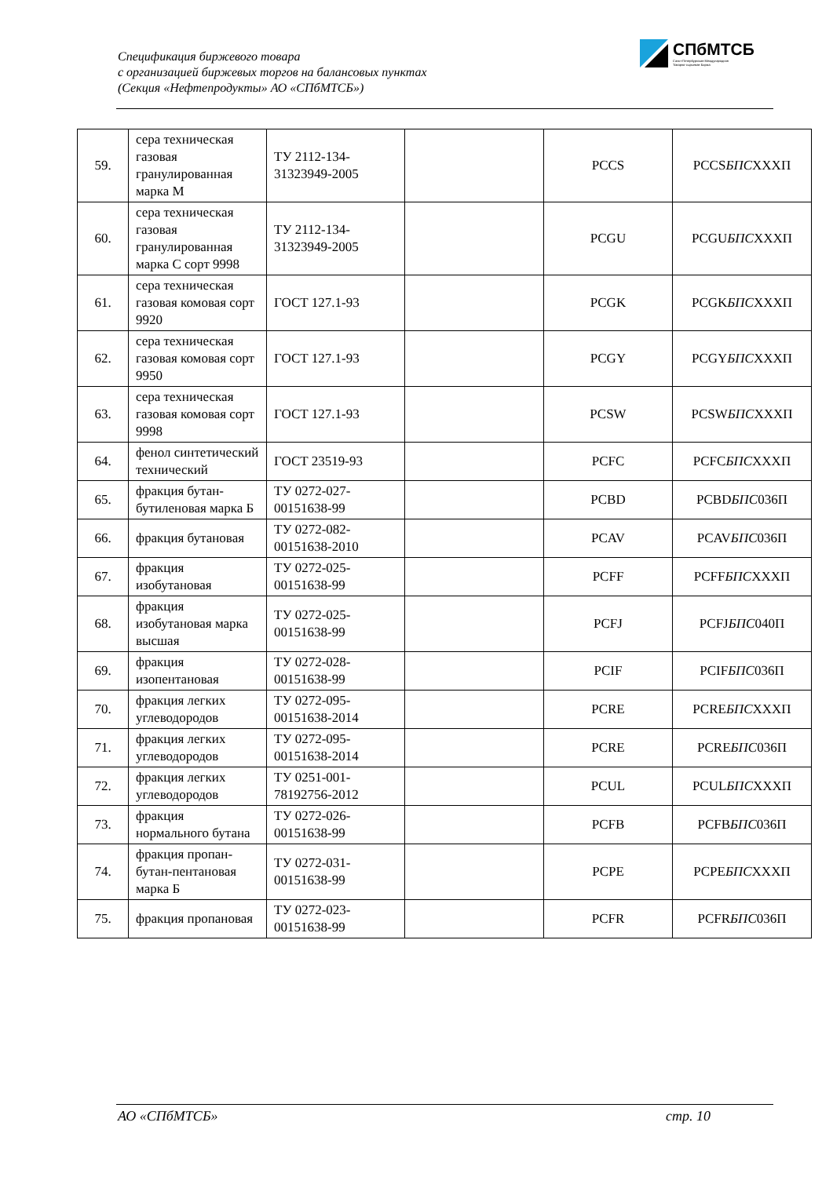Спецификация биржевого товара
с организацией биржевых торгов на балансовых пунктах
(Секция «Нефтепродукты» АО «СПбМТСБ»)
СПбМТСБ
Санкт-Петербургская Международная
Товарно-сырьевая Биржа
| 59. | сера техническая газовая гранулированная марка М | ТУ 2112-134-31323949-2005 | | PCCS | PCCS БПС XXXП |
| 60. | сера техническая газовая гранулированная марка С сорт 9998 | ТУ 2112-134-31323949-2005 | | PCGU | PCGU БПС XXXП |
| 61. | сера техническая газовая комовая сорт 9920 | ГОСТ 127.1-93 | | PCGK | PCGK БПС XXXП |
| 62. | сера техническая газовая комовая сорт 9950 | ГОСТ 127.1-93 | | PCGY | PCGY БПС XXXП |
| 63. | сера техническая газовая комовая сорт 9998 | ГОСТ 127.1-93 | | PCSW | PCSW БПС XXXП |
| 64. | фенол синтетический технический | ГОСТ 23519-93 | | PCFC | PCFC БПС XXXП |
| 65. | фракция бутан-бутиленовая марка Б | ТУ 0272-027-00151638-99 | | PCBD | PCBD БПС 036П |
| 66. | фракция бутановая | ТУ 0272-082-00151638-2010 | | PCAV | PCAV БПС 036П |
| 67. | фракция изобутановая | ТУ 0272-025-00151638-99 | | PCFF | PCFF БПС XXXП |
| 68. | фракция изобутановая марка высшая | ТУ 0272-025-00151638-99 | | PCFJ | PCFJ БПС 040П |
| 69. | фракция изопентановая | ТУ 0272-028-00151638-99 | | PCIF | PCIF БПС 036П |
| 70. | фракция легких углеводородов | ТУ 0272-095-00151638-2014 | | PCRE | PCRE БПС XXXП |
| 71. | фракция легких углеводородов | ТУ 0272-095-00151638-2014 | | PCRE | PCRE БПС 036П |
| 72. | фракция легких углеводородов | ТУ 0251-001-78192756-2012 | | PCUL | PCUL БПС XXXП |
| 73. | фракция нормального бутана | ТУ 0272-026-00151638-99 | | PCFB | PCFB БПС 036П |
| 74. | фракция пропан-бутан-пентановая марка Б | ТУ 0272-031-00151638-99 | | PCPE | PCPE БПС XXXП |
| 75. | фракция пропановая | ТУ 0272-023-00151638-99 | | PCFR | PCFR БПС 036П |
АО «СПбМТСБ» стр. 10